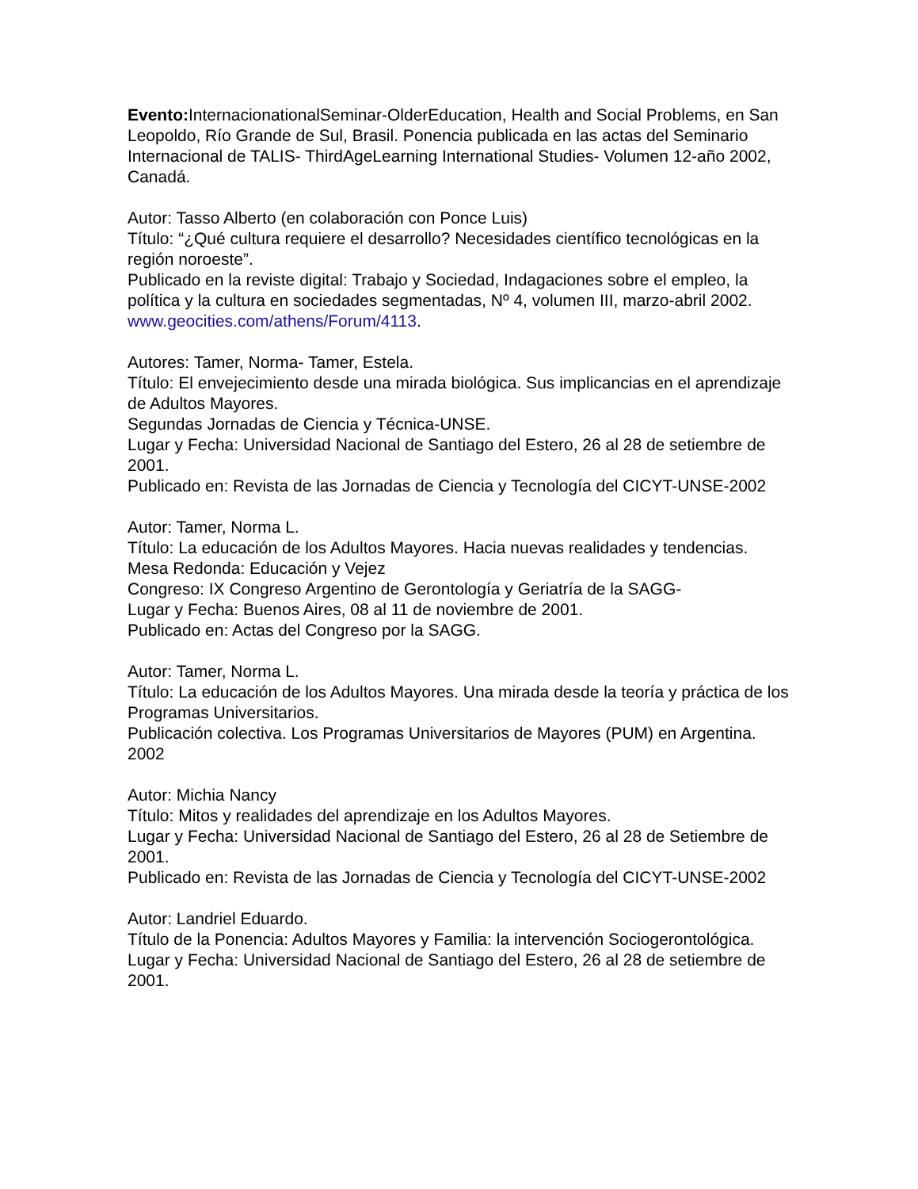Evento: InternacionationalSeminar-OlderEducation, Health and Social Problems, en San Leopoldo, Río Grande de Sul, Brasil. Ponencia publicada en las actas del Seminario Internacional de TALIS- ThirdAgeLearning International Studies- Volumen 12-año 2002, Canadá.
Autor: Tasso Alberto (en colaboración con Ponce Luis)
Título: “¿Qué cultura requiere el desarrollo? Necesidades científico tecnológicas en la región noroeste”.
Publicado en la reviste digital: Trabajo y Sociedad, Indagaciones sobre el empleo, la política y la cultura en sociedades segmentadas, Nº 4, volumen III, marzo-abril 2002. www.geocities.com/athens/Forum/4113.
Autores: Tamer, Norma- Tamer, Estela.
Título: El envejecimiento desde una mirada biológica. Sus implicancias en el aprendizaje de Adultos Mayores.
Segundas Jornadas de Ciencia y Técnica-UNSE.
Lugar y Fecha: Universidad Nacional de Santiago del Estero, 26 al 28 de setiembre de 2001.
Publicado en: Revista de las Jornadas de Ciencia y Tecnología del CICYT-UNSE-2002
Autor: Tamer, Norma L.
Título: La educación de los Adultos Mayores. Hacia nuevas realidades y tendencias.
Mesa Redonda: Educación y Vejez
Congreso: IX Congreso Argentino de Gerontología y Geriatría de la SAGG-
Lugar y Fecha: Buenos Aires, 08 al 11 de noviembre de 2001.
Publicado en: Actas del Congreso por la SAGG.
Autor: Tamer, Norma L.
Título: La educación de los Adultos Mayores. Una mirada desde la teoría y práctica de los Programas Universitarios.
Publicación colectiva. Los Programas Universitarios de Mayores (PUM) en Argentina. 2002
Autor: Michia Nancy
Título: Mitos y realidades del aprendizaje en los Adultos Mayores.
Lugar y Fecha: Universidad Nacional de Santiago del Estero, 26 al 28 de Setiembre de 2001.
Publicado en: Revista de las Jornadas de Ciencia y Tecnología del CICYT-UNSE-2002
Autor: Landriel Eduardo.
Título de la Ponencia: Adultos Mayores y Familia: la intervención Sociogerontológica.
Lugar y Fecha: Universidad Nacional de Santiago del Estero, 26 al 28 de setiembre de 2001.